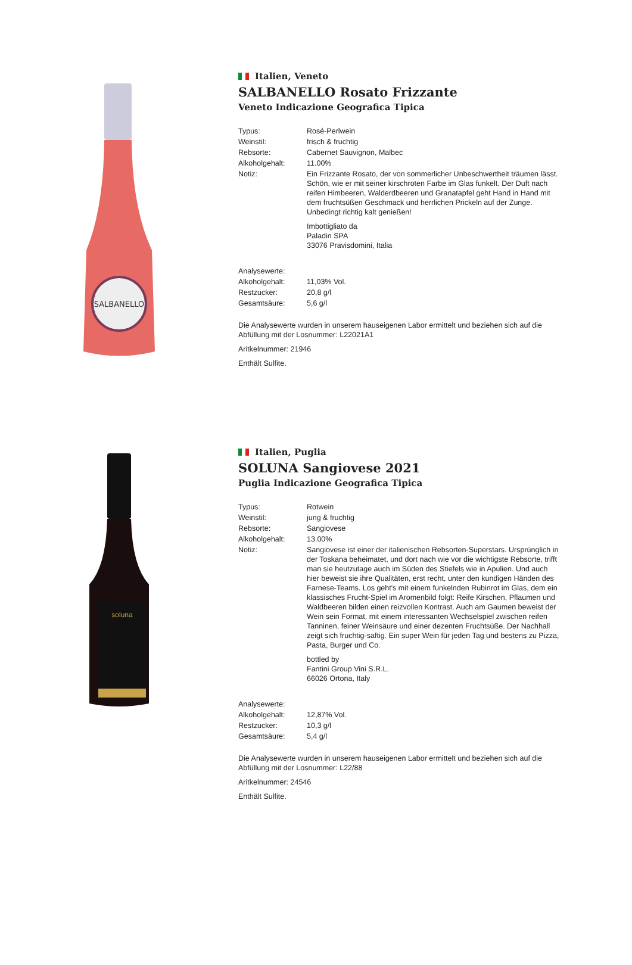SALBANELLO
Italien, Veneto
SALBANELLO Rosato Frizzante
Veneto Indicazione Geografica Tipica
| Typus: | Rosé-Perlwein |
| Weinstil: | frisch & fruchtig |
| Rebsorte: | Cabernet Sauvignon, Malbec |
| Alkoholgehalt: | 11.00% |
| Notiz: | Ein Frizzante Rosato, der von sommerlicher Unbeschwertheit träumen lässt. Schön, wie er mit seiner kirschroten Farbe im Glas funkelt. Der Duft nach reifen Himbeeren, Walderdbeeren und Granatapfel geht Hand in Hand mit dem fruchtsüßen Geschmack und herrlichen Prickeln auf der Zunge. Unbedingt richtig kalt genießen! Imbottigliato da Paladin SPA 33076 Pravisdomini, Italia |
| Analysewerte: | |
| Alkoholgehalt: | 11,03% Vol. |
| Restzucker: | 20,8 g/l |
| Gesamtsäure: | 5,6 g/l |
Die Analysewerte wurden in unserem hauseigenen Labor ermittelt und beziehen sich auf die Abfüllung mit der Losnummer: L22021A1
Aritkelnummer: 21946
Enthält Sulfite.
soluna
Italien, Puglia
SOLUNA Sangiovese 2021
Puglia Indicazione Geografica Tipica
| Typus: | Rotwein |
| Weinstil: | jung & fruchtig |
| Rebsorte: | Sangiovese |
| Alkoholgehalt: | 13.00% |
| Notiz: | Sangiovese ist einer der italienischen Rebsorten-Superstars. Ursprünglich in der Toskana beheimatet, und dort nach wie vor die wichtigste Rebsorte, trifft man sie heutzutage auch im Süden des Stiefels wie in Apulien. Und auch hier beweist sie ihre Qualitäten, erst recht, unter den kundigen Händen des Farnese-Teams. Los geht's mit einem funkelnden Rubinrot im Glas, dem ein klassisches Frucht-Spiel im Aromenbild folgt: Reife Kirschen, Pflaumen und Waldbeeren bilden einen reizvollen Kontrast. Auch am Gaumen beweist der Wein sein Format, mit einem interessanten Wechselspiel zwischen reifen Tanninen, feiner Weinsäure und einer dezenten Fruchtsüße. Der Nachhall zeigt sich fruchtig-saftig. Ein super Wein für jeden Tag und bestens zu Pizza, Pasta, Burger und Co. bottled by Fantini Group Vini S.R.L. 66026 Ortona, Italy |
| Analysewerte: | |
| Alkoholgehalt: | 12,87% Vol. |
| Restzucker: | 10,3 g/l |
| Gesamtsäure: | 5,4 g/l |
Die Analysewerte wurden in unserem hauseigenen Labor ermittelt und beziehen sich auf die Abfüllung mit der Losnummer: L22/88
Aritkelnummer: 24546
Enthält Sulfite.